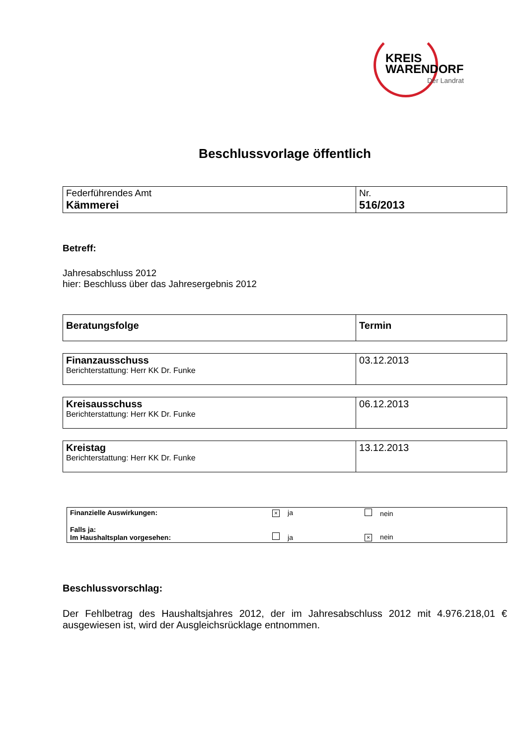KREIS
WARENDORF
Der Landrat
Beschlussvorlage öffentlich
| Federführendes Amt Kämmerei | Nr. 516/2013 |
Betreff:
Jahresabschluss 2012
hier: Beschluss über das Jahresergebnis 2012
| Beratungsfolge | Termin |
| Finanzausschuss Berichterstattung: Herr KK Dr. Funke | 03.12.2013 |
| Kreisausschuss Berichterstattung: Herr KK Dr. Funke | 06.12.2013 |
| Kreistag Berichterstattung: Herr KK Dr. Funke | 13.12.2013 |
| Finanzielle Auswirkungen: | × ja | nein |
| Falls ja: Im Haushaltsplan vorgesehen: | ja | × nein |
Beschlussvorschlag:
Der Fehlbetrag des Haushaltsjahres 2012, der im Jahresabschluss 2012 mit 4.976.218,01 € ausgewiesen ist, wird der Ausgleichsrücklage entnommen.